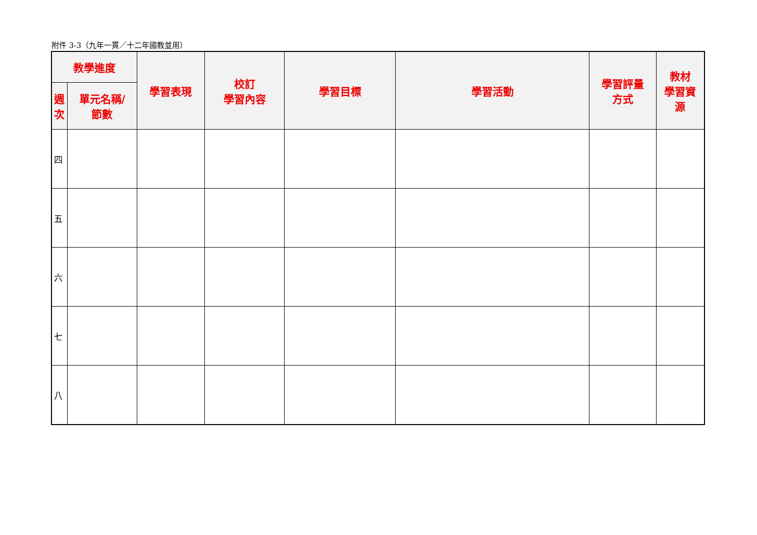附件 3-3（九年一貫／十二年國教並用）
| 教學進度 | | 學習表現 | 校訂 學習內容 | 學習目標 | 學習活動 | 學習評量 方式 | 教材 學習資 源 |
| --- | --- | --- | --- | --- | --- | --- | --- |
| 週 次 | 單元名稱/ 節數 | | | | | | |
| 四 | | | | | | | |
| 五 | | | | | | | |
| 六 | | | | | | | |
| 七 | | | | | | | |
| 八 | | | | | | | |